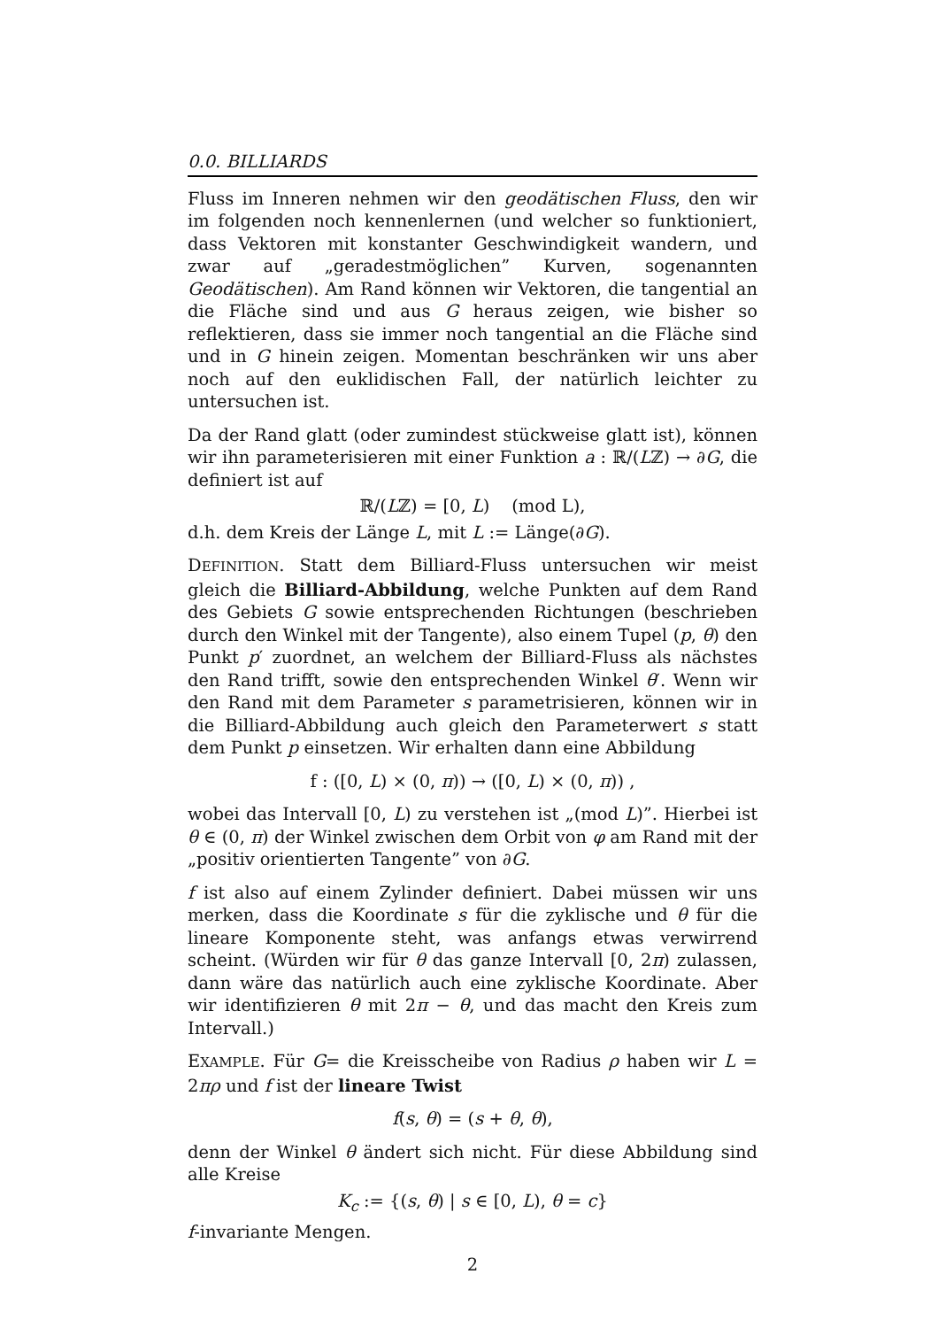0.0. BILLIARDS
Fluss im Inneren nehmen wir den geodätischen Fluss, den wir im folgenden noch kennenlernen (und welcher so funktioniert, dass Vektoren mit konstanter Geschwindigkeit wandern, und zwar auf „geradestmöglichen” Kurven, sogenannten Geodätischen). Am Rand können wir Vektoren, die tangential an die Fläche sind und aus G heraus zeigen, wie bisher so reflektieren, dass sie immer noch tangential an die Fläche sind und in G hinein zeigen. Momentan beschränken wir uns aber noch auf den euklidischen Fall, der natürlich leichter zu untersuchen ist.
Da der Rand glatt (oder zumindest stückweise glatt ist), können wir ihn parameterisieren mit einer Funktion a : ℝ/(Lℤ) → ∂G, die definiert ist auf
ℝ/(Lℤ) = [0, L) (mod L),
d.h. dem Kreis der Länge L, mit L := Länge(∂G).
DEFINITION. Statt dem Billiard-Fluss untersuchen wir meist gleich die Billiard-Abbildung, welche Punkten auf dem Rand des Gebiets G sowie entsprechenden Richtungen (beschrieben durch den Winkel mit der Tangente), also einem Tupel (p, θ) den Punkt p′ zuordnet, an welchem der Billiard-Fluss als nächstes den Rand trifft, sowie den entsprechenden Winkel θ′. Wenn wir den Rand mit dem Parameter s parametrisieren, können wir in die Billiard-Abbildung auch gleich den Parameterwert s statt dem Punkt p einsetzen. Wir erhalten dann eine Abbildung
f : ([0, L) × (0, π)) → ([0, L) × (0, π)) ,
wobei das Intervall [0, L) zu verstehen ist „(mod L)”. Hierbei ist θ ∈ (0, π) der Winkel zwischen dem Orbit von φ am Rand mit der „positiv orientierten Tangente” von ∂G.
f ist also auf einem Zylinder definiert. Dabei müssen wir uns merken, dass die Koordinate s für die zyklische und θ für die lineare Komponente steht, was anfangs etwas verwirrend scheint. (Würden wir für θ das ganze Intervall [0, 2π) zulassen, dann wäre das natürlich auch eine zyklische Koordinate. Aber wir identifizieren θ mit 2π − θ, und das macht den Kreis zum Intervall.)
EXAMPLE. Für G= die Kreisscheibe von Radius ρ haben wir L = 2πρ und f ist der lineare Twist
f(s, θ) = (s + θ, θ),
denn der Winkel θ ändert sich nicht. Für diese Abbildung sind alle Kreise
K<sub>c</sub> := {(s, θ) | s ∈ [0, L), θ = c}
f-invariante Mengen.
2